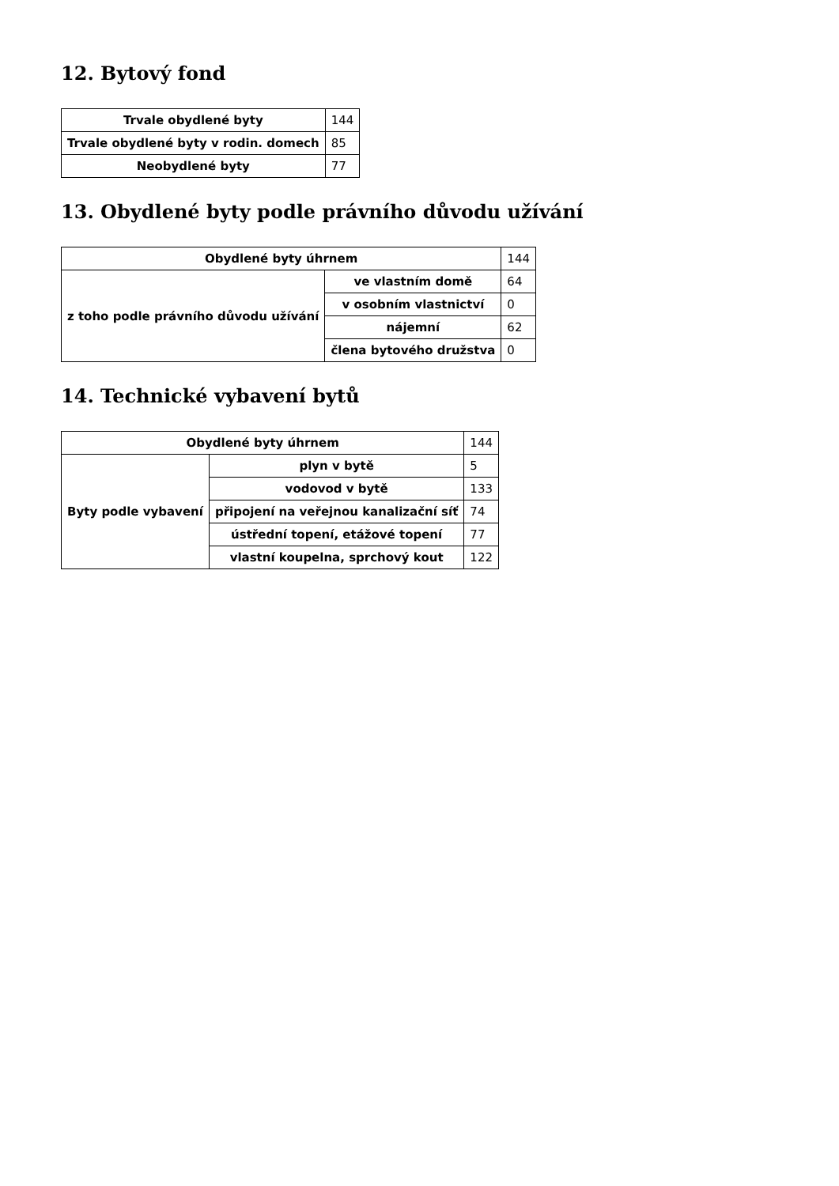12. Bytový fond
| Trvale obydlené byty | 144 |
| Trvale obydlené byty v rodin. domech | 85 |
| Neobydlené byty | 77 |
13. Obydlené byty podle právního důvodu užívání
| Obydlené byty úhrnem | | 144 |
| z toho podle právního důvodu užívání | ve vlastním domě | 64 |
| | v osobním vlastnictví | 0 |
| | nájemní | 62 |
| | člena bytového družstva | 0 |
14. Technické vybavení bytů
| Obydlené byty úhrnem | | 144 |
| Byty podle vybavení | plyn v bytě | 5 |
| | vodovod v bytě | 133 |
| | připojení na veřejnou kanalizační síť | 74 |
| | ústřední topení, etážové topení | 77 |
| | vlastní koupelna, sprchový kout | 122 |